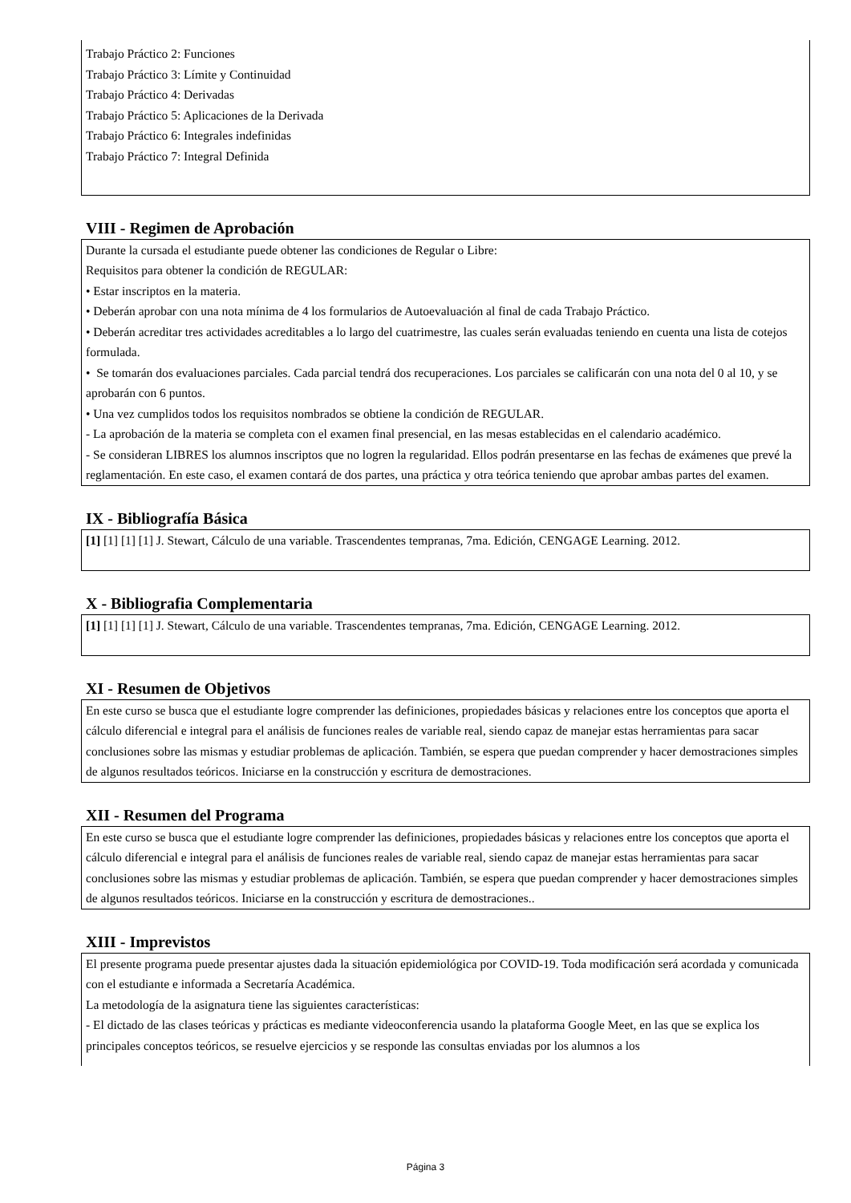Trabajo Práctico 2: Funciones
Trabajo Práctico 3: Límite y Continuidad
Trabajo Práctico 4: Derivadas
Trabajo Práctico 5: Aplicaciones de la Derivada
Trabajo Práctico 6: Integrales indefinidas
Trabajo Práctico 7: Integral Definida
VIII - Regimen de Aprobación
Durante la cursada el estudiante puede obtener las condiciones de Regular o Libre:
Requisitos para obtener la condición de REGULAR:
• Estar inscriptos en la materia.
• Deberán aprobar con una nota mínima de 4 los formularios de Autoevaluación al final de cada Trabajo Práctico.
• Deberán acreditar tres actividades acreditables a lo largo del cuatrimestre, las cuales serán evaluadas teniendo en cuenta una lista de cotejos formulada.
• Se tomarán dos evaluaciones parciales. Cada parcial tendrá dos recuperaciones. Los parciales se calificarán con una nota del 0 al 10, y se aprobarán con 6 puntos.
• Una vez cumplidos todos los requisitos nombrados se obtiene la condición de REGULAR.
- La aprobación de la materia se completa con el examen final presencial, en las mesas establecidas en el calendario académico.
- Se consideran LIBRES los alumnos inscriptos que no logren la regularidad. Ellos podrán presentarse en las fechas de exámenes que prevé la reglamentación. En este caso, el examen contará de dos partes, una práctica y otra teórica teniendo que aprobar ambas partes del examen.
IX - Bibliografía Básica
[1] [1] [1] [1] J. Stewart, Cálculo de una variable. Trascendentes tempranas, 7ma. Edición, CENGAGE Learning. 2012.
X - Bibliografia Complementaria
[1] [1] [1] [1] J. Stewart, Cálculo de una variable. Trascendentes tempranas, 7ma. Edición, CENGAGE Learning. 2012.
XI - Resumen de Objetivos
En este curso se busca que el estudiante logre comprender las definiciones, propiedades básicas y relaciones entre los conceptos que aporta el cálculo diferencial e integral para el análisis de funciones reales de variable real, siendo capaz de manejar estas herramientas para sacar conclusiones sobre las mismas y estudiar problemas de aplicación. También, se espera que puedan comprender y hacer demostraciones simples de algunos resultados teóricos. Iniciarse en la construcción y escritura de demostraciones.
XII - Resumen del Programa
En este curso se busca que el estudiante logre comprender las definiciones, propiedades básicas y relaciones entre los conceptos que aporta el cálculo diferencial e integral para el análisis de funciones reales de variable real, siendo capaz de manejar estas herramientas para sacar conclusiones sobre las mismas y estudiar problemas de aplicación. También, se espera que puedan comprender y hacer demostraciones simples de algunos resultados teóricos. Iniciarse en la construcción y escritura de demostraciones..
XIII - Imprevistos
El presente programa puede presentar ajustes dada la situación epidemiológica por COVID-19. Toda modificación será acordada y comunicada con el estudiante e informada a Secretaría Académica.
La metodología de la asignatura tiene las siguientes características:
- El dictado de las clases teóricas y prácticas es mediante videoconferencia usando la plataforma Google Meet, en las que se explica los principales conceptos teóricos, se resuelve ejercicios y se responde las consultas enviadas por los alumnos a los
Página 3